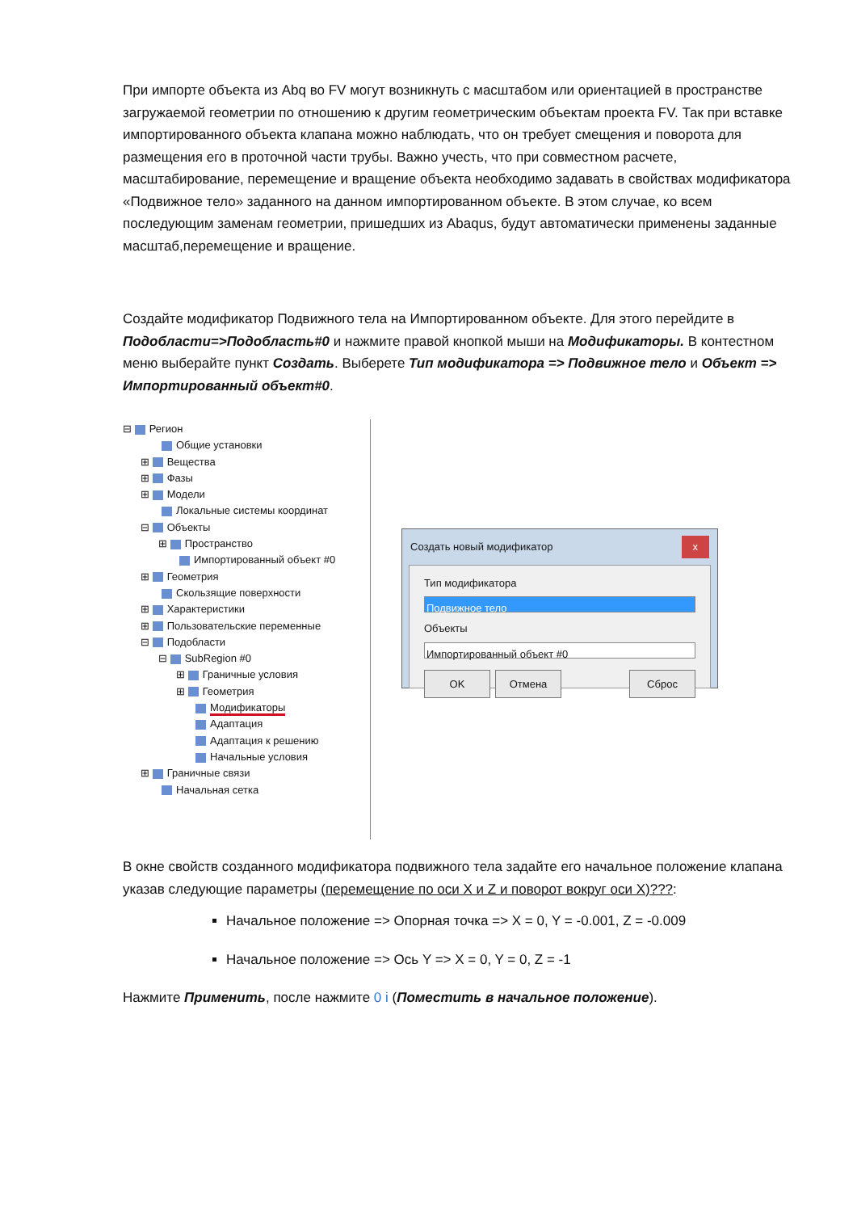При импорте объекта из Abq во FV могут возникнуть с масштабом или ориентацией в пространстве загружаемой геометрии по отношению к другим геометрическим объектам проекта FV. Так при вставке импортированного объекта клапана можно наблюдать, что он требует смещения и поворота для размещения его в проточной части трубы. Важно учесть, что при совместном расчете, масштабирование, перемещение и вращение объекта необходимо задавать в свойствах модификатора «Подвижное тело» заданного на данном импортированном объекте. В этом случае, ко всем последующим заменам геометрии, пришедших из Abaqus, будут автоматически применены заданные масштаб,перемещение и вращение.
Создайте модификатор Подвижного тела на Импортированном объекте. Для этого перейдите в Подобласти=>Подобласть#0 и нажмите правой кнопкой мыши на Модификаторы. В контестном меню выберайте пункт Создать. Выберете Тип модификатора => Подвижное тело и Объект => Импортированный объект#0.
⊟ Регион
Общие установки
⊞ Вещества
⊞ Фазы
⊞ Модели
Локальные системы координат
⊟ Объекты
⊞ Пространство
Импортированный объект #0
⊞ Геометрия
Скользящие поверхности
⊞ Характеристики
⊞ Пользовательские переменные
⊟ Подобласти
⊟ SubRegion #0
⊞ Граничные условия
⊞ Геометрия
Модификаторы
Адаптация
Адаптация к решению
Начальные условия
⊞ Граничные связи
Начальная сетка
Создать новый модификатор x
Тип модификатора
Подвижное тело
Объекты
Импортированный объект #0
OK Отмена Сброс
В окне свойств созданного модификатора подвижного тела задайте его начальное положение клапана указав следующие параметры (перемещение по оси X и Z и поворот вокруг оси X)???:
Начальное положение => Опорная точка => X = 0, Y = -0.001, Z = -0.009
Начальное положение => Ось Y => X = 0, Y = 0, Z = -1
Нажмите Применить, после нажмите 0 i (Поместить в начальное положение).